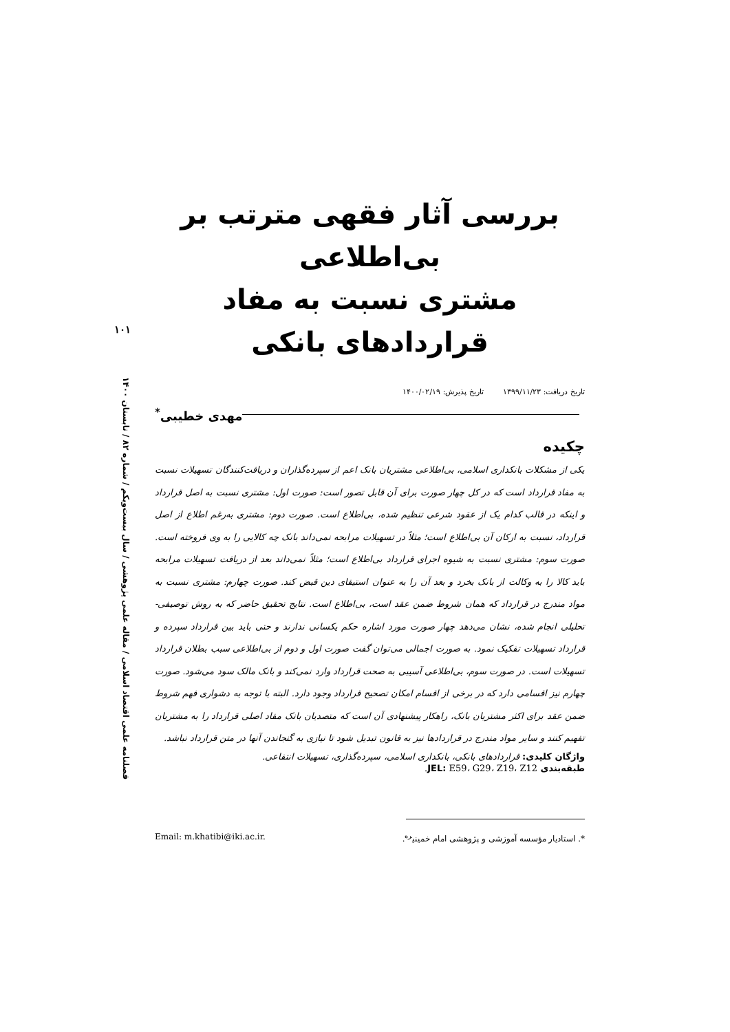بررسی آثار فقهی مترتب بر بی‌اطلاعی
مشتری نسبت به مفاد قراردادهای بانکی
تاریخ دریافت: ۱۳۹۹/۱۱/۲۳ تاریخ پذیرش: ۱۴۰۰/۰۲/۱۹
مهدی خطیبی<sup>*</sup>
چکیده
یکی از مشکلات بانکداری اسلامی، بی‌اطلاعی مشتریان بانک اعم از سپرده‌گذاران و دریافت‌کنندگان تسهیلات نسبت به مفاد قرارداد است که در کل چهار صورت برای آن قابل تصور است: صورت اول: مشتری نسبت به اصل قرارداد و اینکه در قالب کدام یک از عقود شرعی تنظیم شده، بی‌اطلاع است. صورت دوم: مشتری به‌رغم اطلاع از اصل قرارداد، نسبت به ارکان آن بی‌اطلاع است؛ مثلاً در تسهیلات مرابحه نمی‌داند بانک چه کالایی را به وی فروخته است. صورت سوم: مشتری نسبت به شیوه اجرای قرارداد بی‌اطلاع است؛ مثلاً نمی‌داند بعد از دریافت تسهیلات مرابحه باید کالا را به وکالت از بانک بخرد و بعد آن را به عنوان استیفای دین قبض کند. صورت چهارم: مشتری نسبت به مواد مندرج در قرارداد که همان شروط ضمن عقد است، بی‌اطلاع است. نتایج تحقیق حاضر که به روش توصیفی- تحلیلی انجام شده، نشان می‌دهد چهار صورت مورد اشاره حکم یکسانی ندارند و حتی باید بین قرارداد سپرده و قرارداد تسهیلات تفکیک نمود. به صورت اجمالی می‌توان گفت صورت اول و دوم از بی‌اطلاعی سبب بطلان قرارداد تسهیلات است. در صورت سوم، بی‌اطلاعی آسیبی به صحت قرارداد وارد نمی‌کند و بانک مالک سود می‌شود. صورت چهارم نیز اقسامی دارد که در برخی از اقسام امکان تصحیح قرارداد وجود دارد. البته با توجه به دشواری فهم شروط ضمن عقد برای اکثر مشتریان بانک، راهکار پیشنهادی آن است که متصدیان بانک مفاد اصلی قرارداد را به مشتریان تفهیم کنند و سایر مواد مندرج در قراردادها نیز به قانون تبدیل شود تا نیازی به گنجاندن آنها در متن قرارداد نباشد.
واژگان کلیدی: قراردادهای بانکی، بانکداری اسلامی، سپرده‌گذاری، تسهیلات انتفاعی.
طبقه‌بندی JEL: E59، G29، Z19، Z12.
۱۰۱
فصلنامه علمی اقتصاد اسلامی / مقاله علمی پژوهشی / سال بیست‌ویکم / شماره ۸۲ / تابستان ۱۴۰۰
*. استادیار مؤسسه آموزشی و پژوهشی امام خمینی<sup>ره</sup>. Email: m.khatibi@iki.ac.ir.